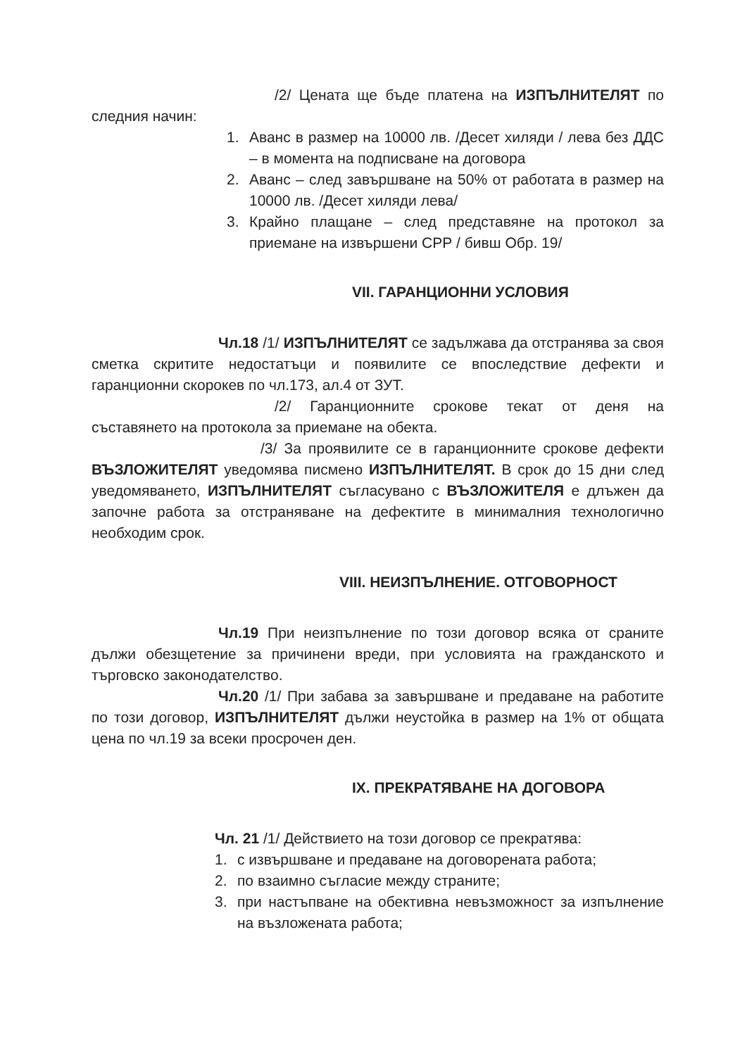/2/ Цената ще бъде платена на ИЗПЪЛНИТЕЛЯТ по следния начин:
1. Аванс в размер на 10000 лв. /Десет хиляди / лева без ДДС – в момента на подписване на договора
2. Аванс – след завършване на 50% от работата в размер на 10000 лв. /Десет хиляди лева/
3. Крайно плащане – след представяне на протокол за приемане на извършени СРР / бивш Обр. 19/
VII. ГАРАНЦИОННИ УСЛОВИЯ
Чл.18 /1/ ИЗПЪЛНИТЕЛЯТ се задължава да отстранява за своя сметка скритите недостатъци и появилите се впоследствие дефекти и гаранционни скорокев по чл.173, ал.4 от ЗУТ.
/2/ Гаранционните срокове текат от деня на съставянето на протокола за приемане на обекта.
/3/ За проявилите се в гаранционните срокове дефекти ВЪЗЛОЖИТЕЛЯТ уведомява писмено ИЗПЪЛНИТЕЛЯТ. В срок до 15 дни след уведомяването, ИЗПЪЛНИТЕЛЯТ съгласувано с ВЪЗЛОЖИТЕЛЯ е длъжен да започне работа за отстраняване на дефектите в минималния технологично необходим срок.
VIII. НЕИЗПЪЛНЕНИЕ. ОТГОВОРНОСТ
Чл.19 При неизпълнение по този договор всяка от сраните дължи обезщетение за причинени вреди, при условията на гражданското и търговско законодателство.
Чл.20 /1/ При забава за завършване и предаване на работите по този договор, ИЗПЪЛНИТЕЛЯТ дължи неустойка в размер на 1% от общата цена по чл.19 за всеки просрочен ден.
IX. ПРЕКРАТЯВАНЕ НА ДОГОВОРА
Чл. 21 /1/ Действието на този договор се прекратява:
1. с извършване и предаване на договорената работа;
2. по взаимно съгласие между страните;
3. при настъпване на обективна невъзможност за изпълнение на възложената работа;